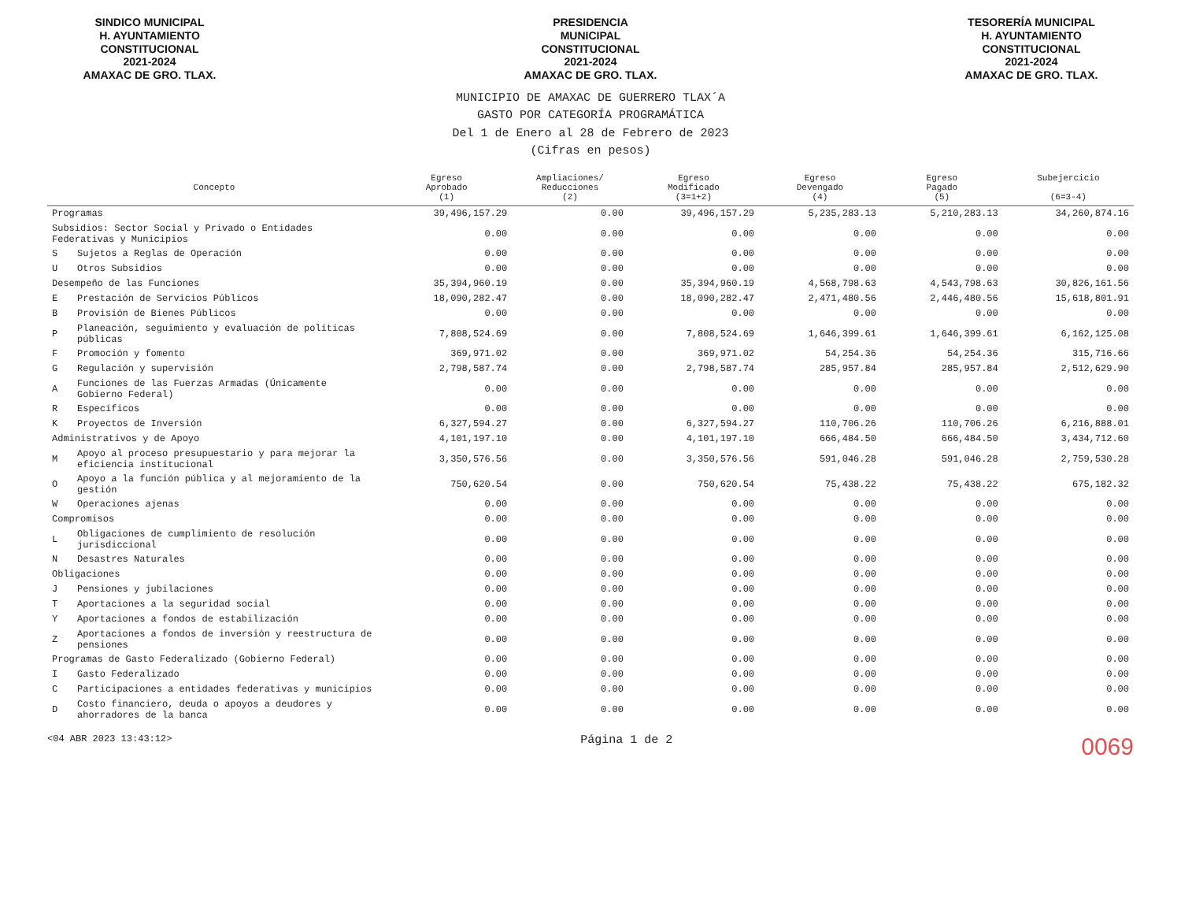SINDICO MUNICIPAL
H. AYUNTAMIENTO
CONSTITUCIONAL
2021-2024
AMAXAC DE GRO. TLAX.
PRESIDENCIA
MUNICIPAL
CONSTITUCIONAL
2021-2024
AMAXAC DE GRO. TLAX.
TESORERÍA MUNICIPAL
H. AYUNTAMIENTO
CONSTITUCIONAL
2021-2024
AMAXAC DE GRO. TLAX.
MUNICIPIO DE AMAXAC DE GUERRERO TLAX´A
GASTO POR CATEGORÍA PROGRAMÁTICA
Del 1 de Enero al 28 de Febrero de 2023
(Cifras en pesos)
| Concepto | | Egreso Aprobado (1) | Ampliaciones/ Reducciones (2) | Egreso Modificado (3=1+2) | Egreso Devengado (4) | Egreso Pagado (5) | Subejercicio (6=3-4) |
| --- | --- | --- | --- | --- | --- | --- | --- |
| Programas | | 39,496,157.29 | 0.00 | 39,496,157.29 | 5,235,283.13 | 5,210,283.13 | 34,260,874.16 |
| Subsidios: Sector Social y Privado o Entidades Federativas y Municipios | | 0.00 | 0.00 | 0.00 | 0.00 | 0.00 | 0.00 |
| S | Sujetos a Reglas de Operación | 0.00 | 0.00 | 0.00 | 0.00 | 0.00 | 0.00 |
| U | Otros Subsidios | 0.00 | 0.00 | 0.00 | 0.00 | 0.00 | 0.00 |
| Desempeño de las Funciones | | 35,394,960.19 | 0.00 | 35,394,960.19 | 4,568,798.63 | 4,543,798.63 | 30,826,161.56 |
| E | Prestación de Servicios Públicos | 18,090,282.47 | 0.00 | 18,090,282.47 | 2,471,480.56 | 2,446,480.56 | 15,618,801.91 |
| B | Provisión de Bienes Públicos | 0.00 | 0.00 | 0.00 | 0.00 | 0.00 | 0.00 |
| P | Planeación, seguimiento y evaluación de políticas públicas | 7,808,524.69 | 0.00 | 7,808,524.69 | 1,646,399.61 | 1,646,399.61 | 6,162,125.08 |
| F | Promoción y fomento | 369,971.02 | 0.00 | 369,971.02 | 54,254.36 | 54,254.36 | 315,716.66 |
| G | Regulación y supervisión | 2,798,587.74 | 0.00 | 2,798,587.74 | 285,957.84 | 285,957.84 | 2,512,629.90 |
| A | Funciones de las Fuerzas Armadas (Únicamente Gobierno Federal) | 0.00 | 0.00 | 0.00 | 0.00 | 0.00 | 0.00 |
| R | Específicos | 0.00 | 0.00 | 0.00 | 0.00 | 0.00 | 0.00 |
| K | Proyectos de Inversión | 6,327,594.27 | 0.00 | 6,327,594.27 | 110,706.26 | 110,706.26 | 6,216,888.01 |
| Administrativos y de Apoyo | | 4,101,197.10 | 0.00 | 4,101,197.10 | 666,484.50 | 666,484.50 | 3,434,712.60 |
| M | Apoyo al proceso presupuestario y para mejorar la eficiencia institucional | 3,350,576.56 | 0.00 | 3,350,576.56 | 591,046.28 | 591,046.28 | 2,759,530.28 |
| O | Apoyo a la función pública y al mejoramiento de la gestión | 750,620.54 | 0.00 | 750,620.54 | 75,438.22 | 75,438.22 | 675,182.32 |
| W | Operaciones ajenas | 0.00 | 0.00 | 0.00 | 0.00 | 0.00 | 0.00 |
| Compromisos | | 0.00 | 0.00 | 0.00 | 0.00 | 0.00 | 0.00 |
| L | Obligaciones de cumplimiento de resolución jurisdiccional | 0.00 | 0.00 | 0.00 | 0.00 | 0.00 | 0.00 |
| N | Desastres Naturales | 0.00 | 0.00 | 0.00 | 0.00 | 0.00 | 0.00 |
| Obligaciones | | 0.00 | 0.00 | 0.00 | 0.00 | 0.00 | 0.00 |
| J | Pensiones y jubilaciones | 0.00 | 0.00 | 0.00 | 0.00 | 0.00 | 0.00 |
| T | Aportaciones a la seguridad social | 0.00 | 0.00 | 0.00 | 0.00 | 0.00 | 0.00 |
| Y | Aportaciones a fondos de estabilización | 0.00 | 0.00 | 0.00 | 0.00 | 0.00 | 0.00 |
| Z | Aportaciones a fondos de inversión y reestructura de pensiones | 0.00 | 0.00 | 0.00 | 0.00 | 0.00 | 0.00 |
| Programas de Gasto Federalizado (Gobierno Federal) | | 0.00 | 0.00 | 0.00 | 0.00 | 0.00 | 0.00 |
| I | Gasto Federalizado | 0.00 | 0.00 | 0.00 | 0.00 | 0.00 | 0.00 |
| C | Participaciones a entidades federativas y municipios | 0.00 | 0.00 | 0.00 | 0.00 | 0.00 | 0.00 |
| D | Costo financiero, deuda o apoyos a deudores y ahorradores de la banca | 0.00 | 0.00 | 0.00 | 0.00 | 0.00 | 0.00 |
<04 ABR 2023 13:43:12> Página 1 de 2 0069